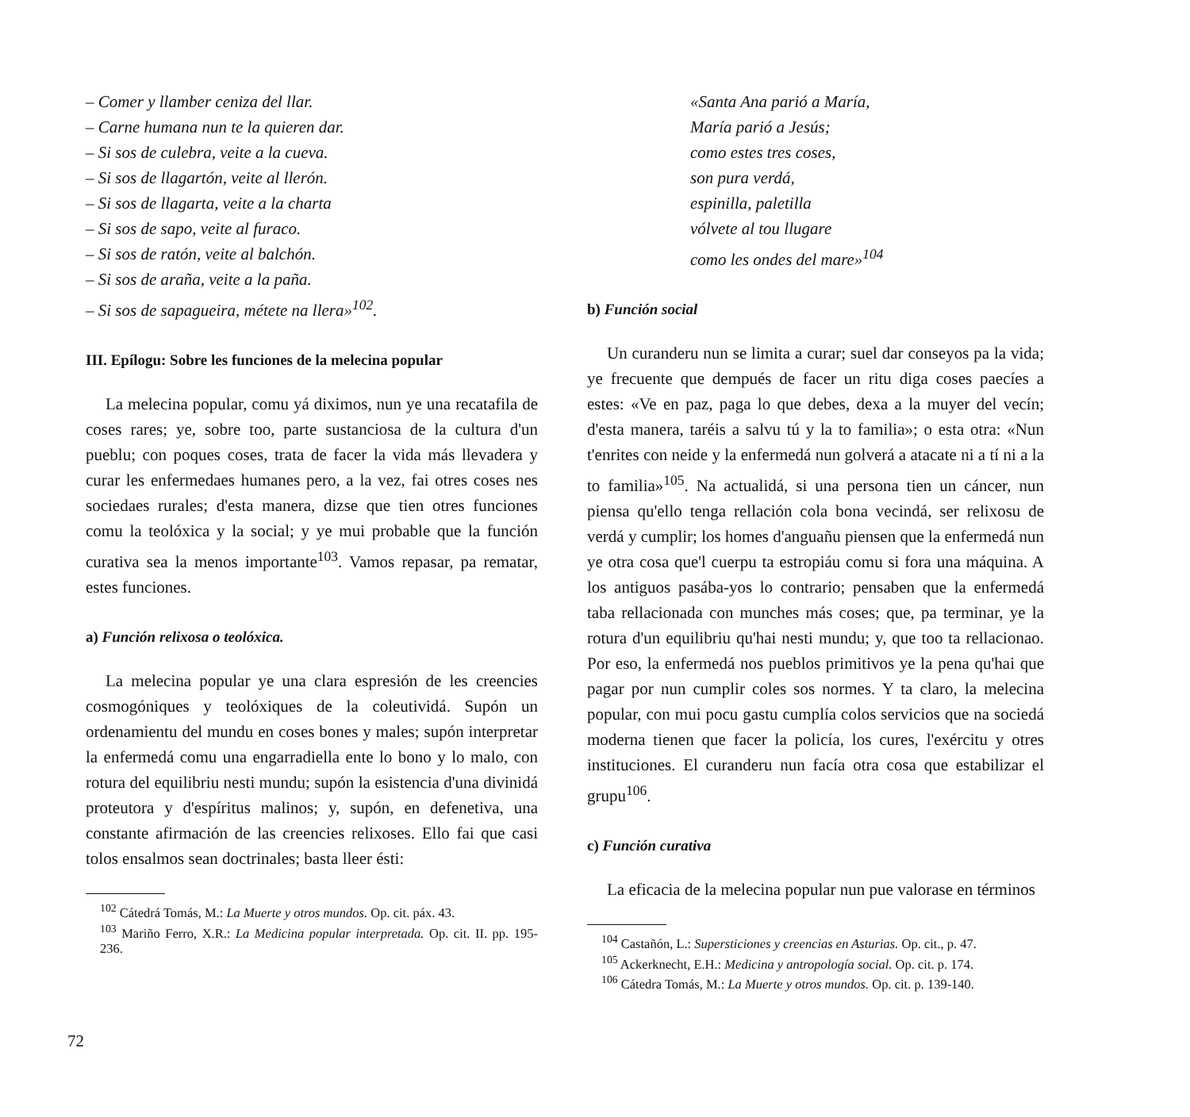– Comer y llamber ceniza del llar.
– Carne humana nun te la quieren dar.
– Si sos de culebra, veite a la cueva.
– Si sos de llagartón, veite al llerón.
– Si sos de llagarta, veite a la charta
– Si sos de sapo, veite al furaco.
– Si sos de ratón, veite al balchón.
– Si sos de araña, veite a la paña.
– Si sos de sapagueira, métete na llera»<sup>102</sup>.
III. Epílogu: Sobre les funciones de la melecina popular
La melecina popular, comu yá diximos, nun ye una recatafila de coses rares; ye, sobre too, parte sustanciosa de la cultura d'un pueblu; con poques coses, trata de facer la vida más llevadera y curar les enfermedaes humanes pero, a la vez, fai otres coses nes sociedaes rurales; d'esta manera, dizse que tien otres funciones comu la teolóxica y la social; y ye mui probable que la función curativa sea la menos importante<sup>103</sup>. Vamos repasar, pa rematar, estes funciones.
a) Función relixosa o teolóxica.
La melecina popular ye una clara espresión de les creencies cosmogóniques y teolóxiques de la coleutividá. Supón un ordenamientu del mundu en coses bones y males; supón interpretar la enfermedá comu una engarradiella ente lo bono y lo malo, con rotura del equilibriu nesti mundu; supón la esistencia d'una divinidá proteutora y d'espíritus malinos; y, supón, en defenetiva, una constante afirmación de las creencies relixoses. Ello fai que casi tolos ensalmos sean doctrinales; basta lleer ésti:
<sup>102</sup> Cátedrá Tomás, M.: La Muerte y otros mundos. Op. cit. páx. 43.
<sup>103</sup> Mariño Ferro, X.R.: La Medicina popular interpretada. Op. cit. II. pp. 195-236.
«Santa Ana parió a María,
María parió a Jesús;
como estes tres coses,
son pura verdá,
espinilla, paletilla
vólvete al tou llugare
como les ondes del mare»<sup>104</sup>
b) Función social
Un curanderu nun se limita a curar; suel dar conseyos pa la vida; ye frecuente que dempués de facer un ritu diga coses paecíes a estes: «Ve en paz, paga lo que debes, dexa a la muyer del vecín; d'esta manera, taréis a salvu tú y la to familia»; o esta otra: «Nun t'enrites con neide y la enfermedá nun golverá a atacate ni a tí ni a la to familia»<sup>105</sup>. Na actualidá, si una persona tien un cáncer, nun piensa qu'ello tenga rellación cola bona vecindá, ser relixosu de verdá y cumplir; los homes d'anguañu piensen que la enfermedá nun ye otra cosa que'l cuerpu ta estropiáu comu si fora una máquina. A los antiguos pasába-yos lo contrario; pensaben que la enfermedá taba rellacionada con munches más coses; que, pa terminar, ye la rotura d'un equilibriu qu'hai nesti mundu; y, que too ta rellacionao. Por eso, la enfermedá nos pueblos primitivos ye la pena qu'hai que pagar por nun cumplir coles sos normes. Y ta claro, la melecina popular, con mui pocu gastu cumplía colos servicios que na sociedá moderna tienen que facer la policía, los cures, l'exércitu y otres instituciones. El curanderu nun facía otra cosa que estabilizar el grupu<sup>106</sup>.
c) Función curativa
La eficacia de la melecina popular nun pue valorase en términos
<sup>104</sup> Castañón, L.: Supersticiones y creencias en Asturias. Op. cit., p. 47.
<sup>105</sup> Ackerknecht, E.H.: Medicina y antropología social. Op. cit. p. 174.
<sup>106</sup> Cátedra Tomás, M.: La Muerte y otros mundos. Op. cit. p. 139-140.
72